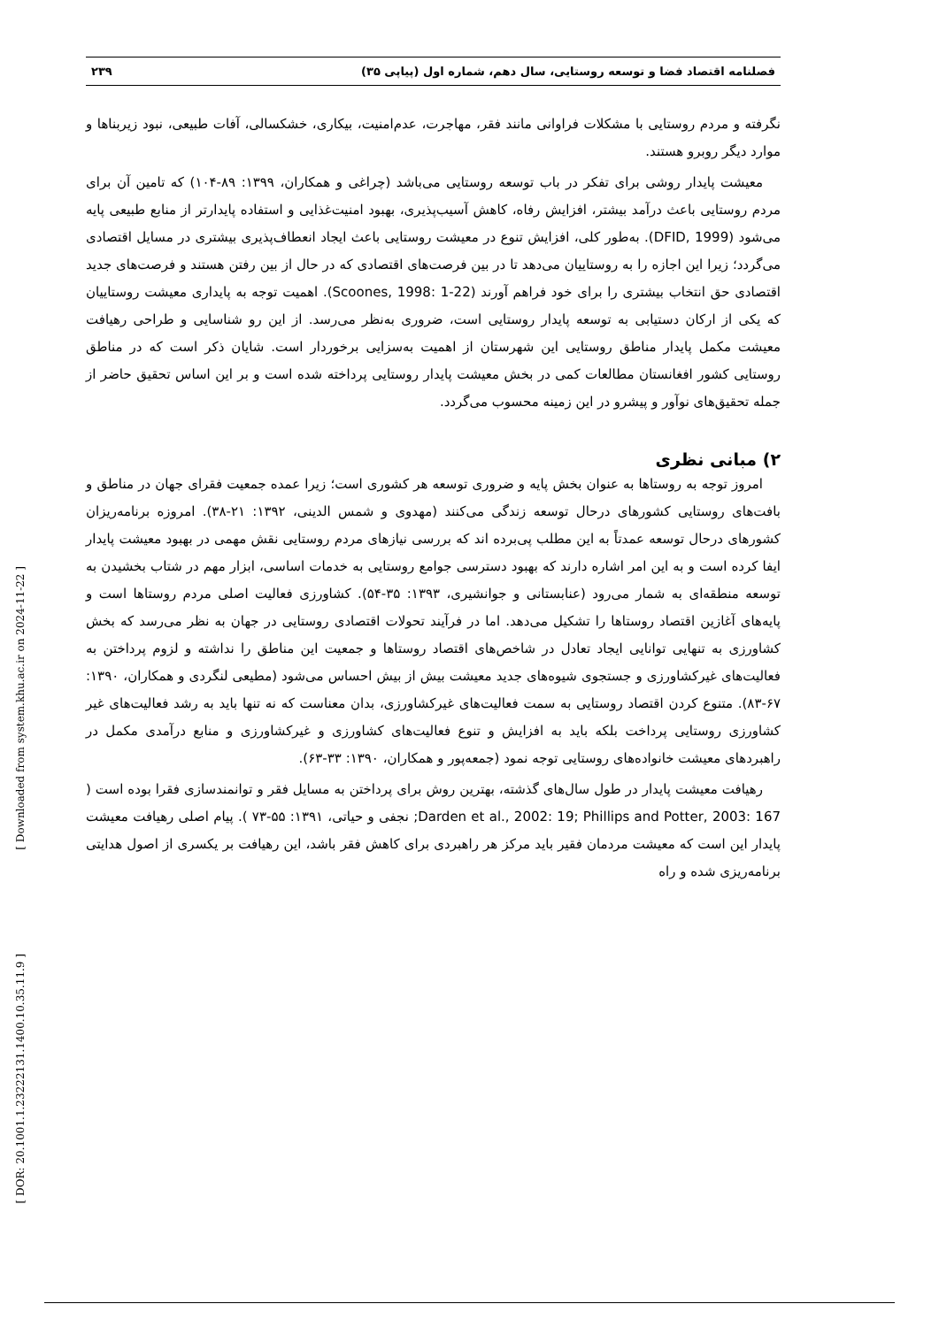[ Downloaded from system.khu.ac.ir on 2024-11-22 ]
[ DOR: 20.1001.1.23222131.1400.10.35.11.9 ]
فصلنامه اقتصاد فضا و توسعه روستایی، سال دهم، شماره اول (پیاپی ۳۵) ۲۳۹
نگرفته و مردم روستایی با مشکلات فراوانی مانند فقر، مهاجرت، عدم‌امنیت، بیکاری، خشکسالی، آفات طبیعی، نبود زیربناها و موارد دیگر روبرو هستند.
معیشت پایدار روشی برای تفکر در باب توسعه روستایی می‌باشد (چراغی و همکاران، ۱۳۹۹: ۸۹-۱۰۴) که تامین آن برای مردم روستایی باعث درآمد بیشتر، افزایش رفاه، کاهش آسیب‌پذیری، بهبود امنیت‌غذایی و استفاده پایدارتر از منابع طبیعی پایه می‌شود (DFID, 1999). به‌طور کلی، افزایش تنوع در معیشت روستایی باعث ایجاد انعطاف‌پذیری بیشتری در مسایل اقتصادی می‌گردد؛ زیرا این اجازه را به روستاییان می‌دهد تا در بین فرصت‌های اقتصادی که در حال از بین رفتن هستند و فرصت‌های جدید اقتصادی حق انتخاب بیشتری را برای خود فراهم آورند (Scoones, 1998: 1-22). اهمیت توجه به پایداری معیشت روستاییان که یکی از ارکان دستیابی به توسعه پایدار روستایی است، ضروری به‌نظر می‌رسد. از این رو شناسایی و طراحی رهیافت معیشت مکمل پایدار مناطق روستایی این شهرستان از اهمیت به‌سزایی برخوردار است. شایان ذکر است که در مناطق روستایی کشور افغانستان مطالعات کمی در بخش معیشت پایدار روستایی پرداخته شده است و بر این اساس تحقیق حاضر از جمله تحقیق‌های نوآور و پیشرو در این زمینه محسوب می‌گردد.
۲) مبانی نظری
امروز توجه به روستاها به عنوان بخش پایه و ضروری توسعه هر کشوری است؛ زیرا عمده جمعیت فقرای جهان در مناطق و بافت‌های روستایی کشورهای درحال توسعه زندگی می‌کنند (مهدوی و شمس الدینی، ۱۳۹۲: ۲۱-۳۸). امروزه برنامه‌ریزان کشورهای درحال توسعه عمدتاً به این مطلب پی‌برده اند که بررسی نیازهای مردم روستایی نقش مهمی در بهبود معیشت پایدار ایفا کرده است و به این امر اشاره دارند که بهبود دسترسی جوامع روستایی به خدمات اساسی، ابزار مهم در شتاب بخشیدن به توسعه منطقه‌ای به شمار می‌رود (عنابستانی و جوانشیری، ۱۳۹۳: ۳۵-۵۴). کشاورزی فعالیت اصلی مردم روستاها است و پایه‌های آغازین اقتصاد روستاها را تشکیل می‌دهد. اما در فرآیند تحولات اقتصادی روستایی در جهان به نظر می‌رسد که بخش کشاورزی به تنهایی توانایی ایجاد تعادل در شاخص‌های اقتصاد روستاها و جمعیت این مناطق را نداشته و لزوم پرداختن به فعالیت‌های غیرکشاورزی و جستجوی شیوه‌های جدید معیشت بیش از بیش احساس می‌شود (مطیعی لنگردی و همکاران، ۱۳۹۰: ۶۷-۸۳). متنوع کردن اقتصاد روستایی به سمت فعالیت‌های غیرکشاورزی، بدان معناست که نه تنها باید به رشد فعالیت‌های غیر کشاورزی روستایی پرداخت بلکه باید به افزایش و تنوع فعالیت‌های کشاورزی و غیرکشاورزی و منابع درآمدی مکمل در راهبردهای معیشت خانواده‌های روستایی توجه نمود (جمعه‌پور و همکاران، ۱۳۹۰: ۳۳-۶۳).
رهیافت معیشت پایدار در طول سال‌های گذشته، بهترین روش برای پرداختن به مسایل فقر و توانمندسازی فقرا بوده است ( Darden et al., 2002: 19; Phillips and Potter, 2003: 167; نجفی و حیاتی، ۱۳۹۱: ۵۵-۷۳ ). پیام اصلی رهیافت معیشت پایدار این است که معیشت مردمان فقیر باید مرکز هر راهبردی برای کاهش فقر باشد، این رهیافت بر یکسری از اصول هدایتی برنامه‌ریزی شده و راه